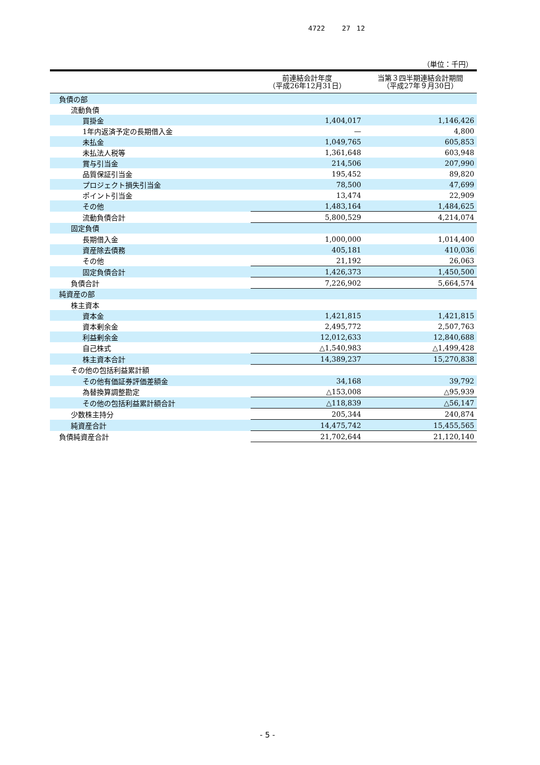4722 27 12
（単位：千円）
| | 前連結会計年度 （平成26年12月31日） | 当第３四半期連結会計期間 （平成27年９月30日） |
| --- | --- | --- |
| 負債の部 | | |
| 流動負債 | | |
| 買掛金 | 1,404,017 | 1,146,426 |
| 1年内返済予定の長期借入金 | — | 4,800 |
| 未払金 | 1,049,765 | 605,853 |
| 未払法人税等 | 1,361,648 | 603,948 |
| 賞与引当金 | 214,506 | 207,990 |
| 品質保証引当金 | 195,452 | 89,820 |
| プロジェクト損失引当金 | 78,500 | 47,699 |
| ポイント引当金 | 13,474 | 22,909 |
| その他 | 1,483,164 | 1,484,625 |
| 流動負債合計 | 5,800,529 | 4,214,074 |
| 固定負債 | | |
| 長期借入金 | 1,000,000 | 1,014,400 |
| 資産除去債務 | 405,181 | 410,036 |
| その他 | 21,192 | 26,063 |
| 固定負債合計 | 1,426,373 | 1,450,500 |
| 負債合計 | 7,226,902 | 5,664,574 |
| 純資産の部 | | |
| 株主資本 | | |
| 資本金 | 1,421,815 | 1,421,815 |
| 資本剰余金 | 2,495,772 | 2,507,763 |
| 利益剰余金 | 12,012,633 | 12,840,688 |
| 自己株式 | △1,540,983 | △1,499,428 |
| 株主資本合計 | 14,389,237 | 15,270,838 |
| その他の包括利益累計額 | | |
| その他有価証券評価差額金 | 34,168 | 39,792 |
| 為替換算調整勘定 | △153,008 | △95,939 |
| その他の包括利益累計額合計 | △118,839 | △56,147 |
| 少数株主持分 | 205,344 | 240,874 |
| 純資産合計 | 14,475,742 | 15,455,565 |
| 負債純資産合計 | 21,702,644 | 21,120,140 |
- 5 -